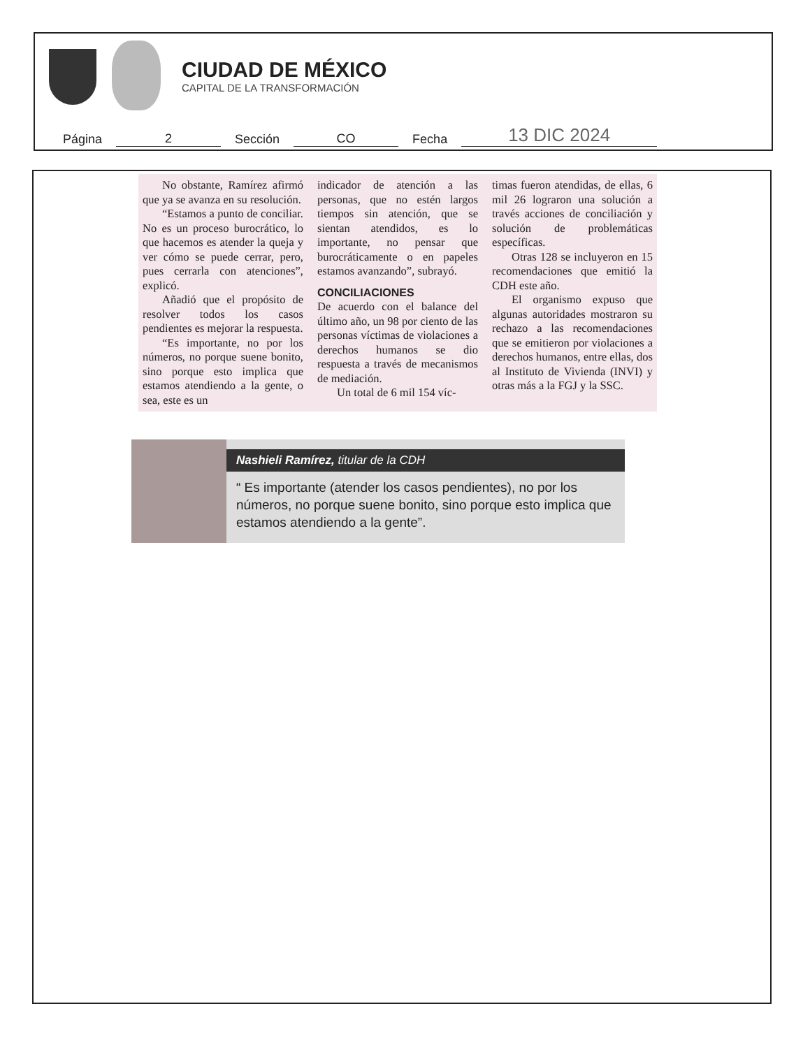CIUDAD DE MÉXICO
CAPITAL DE LA TRANSFORMACIÓN
Página 2 Sección CO Fecha 13 DIC 2024
No obstante, Ramírez afirmó que ya se avanza en su resolución.
“Estamos a punto de conciliar. No es un proceso burocrático, lo que hacemos es atender la queja y ver cómo se puede cerrar, pero, pues cerrarla con atenciones”, explicó.
Añadió que el propósito de resolver todos los casos pendientes es mejorar la respuesta.
“Es importante, no por los números, no porque suene bonito, sino porque esto implica que estamos atendiendo a la gente, o sea, este es un
indicador de atención a las personas, que no estén largos tiempos sin atención, que se sientan atendidos, es lo importante, no pensar que burocráticamente o en papeles estamos avanzando”, subrayó.
CONCILIACIONES
De acuerdo con el balance del último año, un 98 por ciento de las personas víctimas de violaciones a derechos humanos se dio respuesta a través de mecanismos de mediación.
Un total de 6 mil 154 víc-
timas fueron atendidas, de ellas, 6 mil 26 lograron una solución a través acciones de conciliación y solución de problemáticas específicas.
Otras 128 se incluyeron en 15 recomendaciones que emitió la CDH este año.
El organismo expuso que algunas autoridades mostraron su rechazo a las recomendaciones que se emitieron por violaciones a derechos humanos, entre ellas, dos al Instituto de Vivienda (INVI) y otras más a la FGJ y la SSC.
Nashieli Ramírez, titular de la CDH
“ Es importante (atender los casos pendientes), no por los números, no porque suene bonito, sino porque esto implica que estamos atendiendo a la gente”.